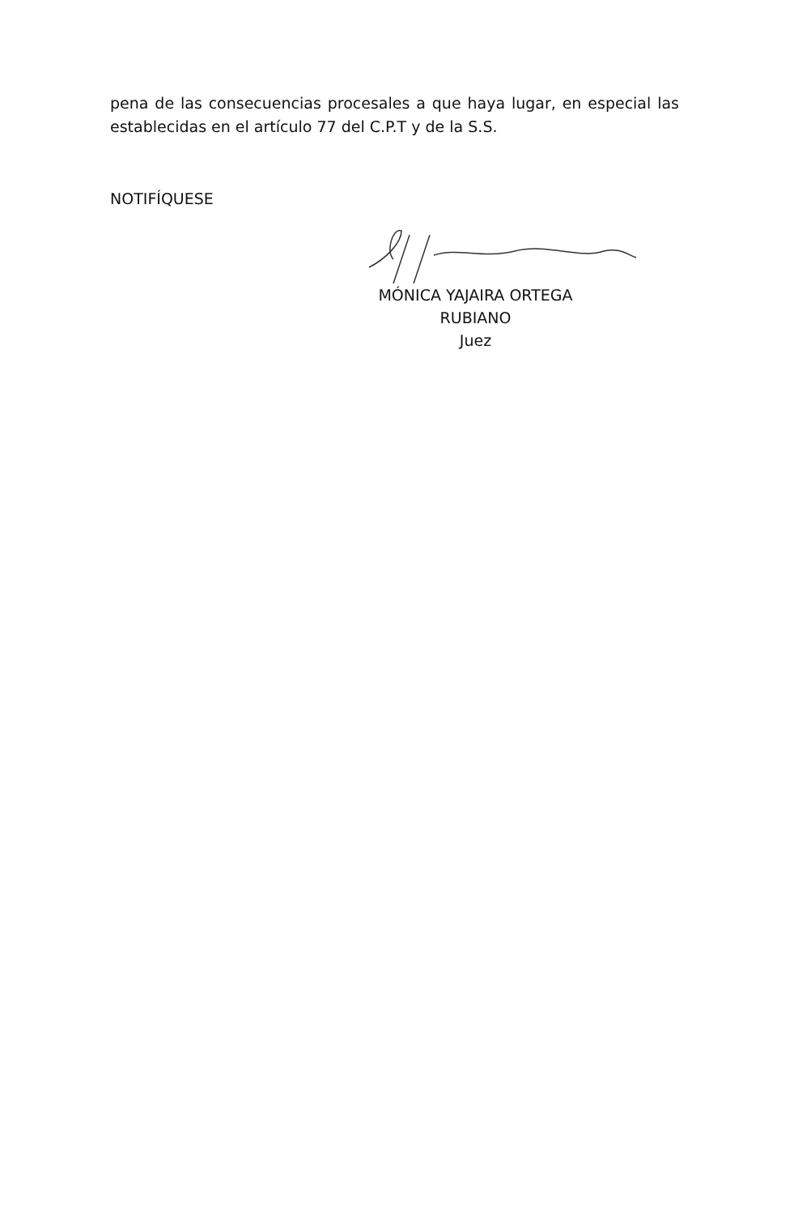pena de las consecuencias procesales a que haya lugar, en especial las establecidas en el artículo 77 del C.P.T y de la S.S.
NOTIFÍQUESE
MÓNICA YAJAIRA ORTEGA RUBIANO
Juez